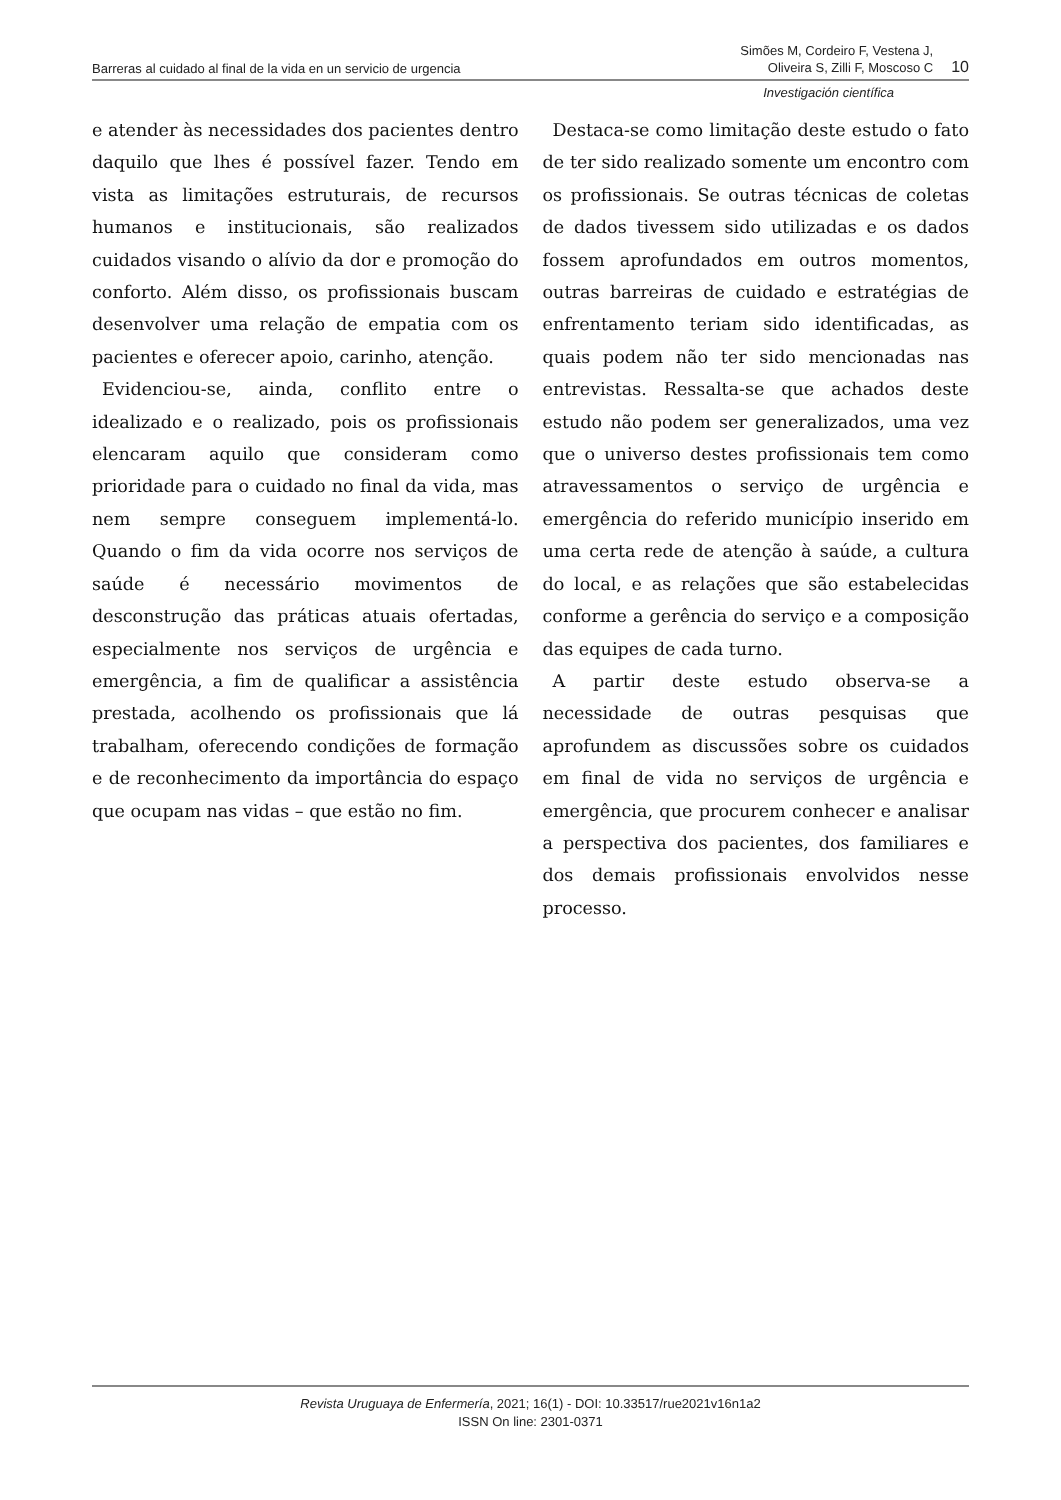Barreras al cuidado al final de la vida en un servicio de urgencia Simões M, Cordeiro F, Vestena J,
Oliveira S, Zilli F, Moscoso C 10
Investigación científica
e atender às necessidades dos pacientes dentro daquilo que lhes é possível fazer. Tendo em vista as limitações estruturais, de recursos humanos e institucionais, são realizados cuidados visando o alívio da dor e promoção do conforto. Além disso, os profissionais buscam desenvolver uma relação de empatia com os pacientes e oferecer apoio, carinho, atenção.
Evidenciou-se, ainda, conflito entre o idealizado e o realizado, pois os profissionais elencaram aquilo que consideram como prioridade para o cuidado no final da vida, mas nem sempre conseguem implementá-lo. Quando o fim da vida ocorre nos serviços de saúde é necessário movimentos de desconstrução das práticas atuais ofertadas, especialmente nos serviços de urgência e emergência, a fim de qualificar a assistência prestada, acolhendo os profissionais que lá trabalham, oferecendo condições de formação e de reconhecimento da importância do espaço que ocupam nas vidas – que estão no fim.
Destaca-se como limitação deste estudo o fato de ter sido realizado somente um encontro com os profissionais. Se outras técnicas de coletas de dados tivessem sido utilizadas e os dados fossem aprofundados em outros momentos, outras barreiras de cuidado e estratégias de enfrentamento teriam sido identificadas, as quais podem não ter sido mencionadas nas entrevistas. Ressalta-se que achados deste estudo não podem ser generalizados, uma vez que o universo destes profissionais tem como atravessamentos o serviço de urgência e emergência do referido município inserido em uma certa rede de atenção à saúde, a cultura do local, e as relações que são estabelecidas conforme a gerência do serviço e a composição das equipes de cada turno.
A partir deste estudo observa-se a necessidade de outras pesquisas que aprofundem as discussões sobre os cuidados em final de vida no serviços de urgência e emergência, que procurem conhecer e analisar a perspectiva dos pacientes, dos familiares e dos demais profissionais envolvidos nesse processo.
Revista Uruguaya de Enfermería, 2021; 16(1) - DOI: 10.33517/rue2021v16n1a2
ISSN On line: 2301-0371